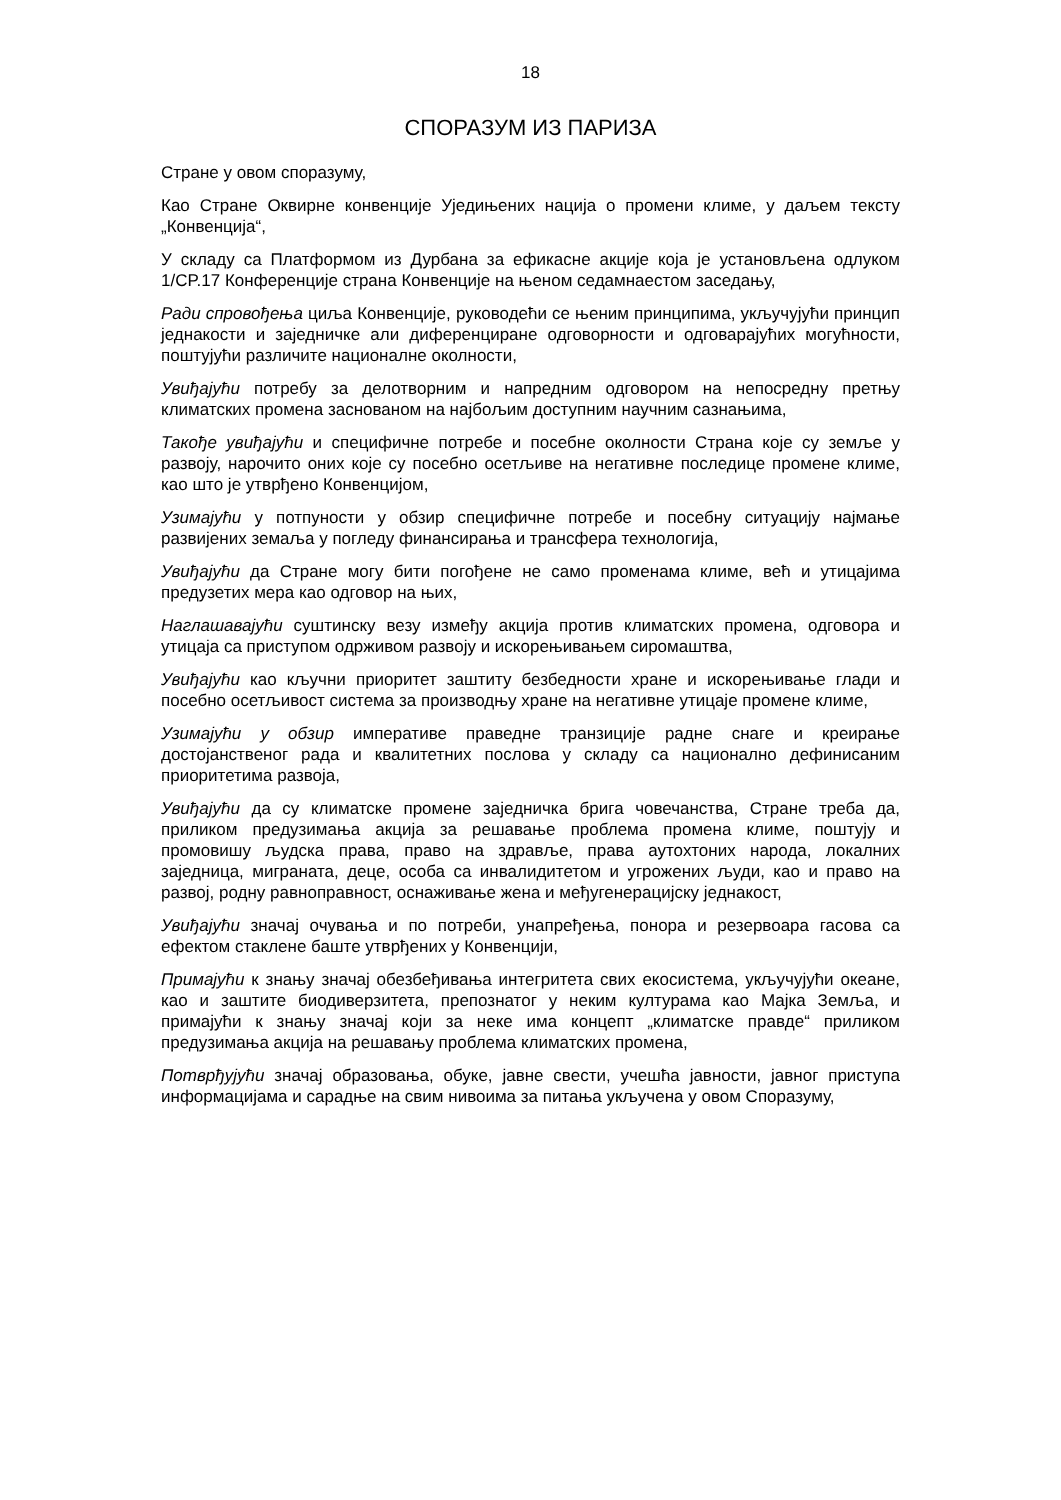18
СПОРАЗУМ ИЗ ПАРИЗА
Стране у овом споразуму,
Као Стране Оквирне конвенције Уједињених нација о промени климе, у даљем тексту „Конвенција“,
У складу са Платформом из Дурбана за ефикасне акције која је установљена одлуком 1/CP.17 Конференције страна Конвенције на њеном седамнаестом заседању,
Ради спровођења циља Конвенције, руководећи се њеним принципима, укључујући принцип једнакости и заједничке али диференциране одговорности и одговарајућих могућности, поштујући различите националне околности,
Увиђајући потребу за делотворним и напредним одговором на непосредну претњу климатских промена заснованом на најбољим доступним научним сазнањима,
Такође увиђајући и специфичне потребе и посебне околности Страна које су земље у развоју, нарочито оних које су посебно осетљиве на негативне последице промене климе, као што је утврђено Конвенцијом,
Узимајући у потпуности у обзир специфичне потребе и посебну ситуацију најмање развијених земаља у погледу финансирања и трансфера технологија,
Увиђајући да Стране могу бити погођене не само променама климе, већ и утицајима предузетих мера као одговор на њих,
Наглашавајући суштинску везу између акција против климатских промена, одговора и утицаја са приступом одрживом развоју и искорењивањем сиромаштва,
Увиђајући као кључни приоритет заштиту безбедности хране и искорењивање глади и посебно осетљивост система за производњу хране на негативне утицаје промене климе,
Узимајући у обзир императиве праведне транзиције радне снаге и креирање достојанственог рада и квалитетних послова у складу са национално дефинисаним приоритетима развоја,
Увиђајући да су климатске промене заједничка брига човечанства, Стране треба да, приликом предузимања акција за решавање проблема промена климе, поштују и промовишу људска права, право на здравље, права аутохтоних народа, локалних заједница, миграната, деце, особа са инвалидитетом и угрожених људи, као и право на развој, родну равноправност, оснаживање жена и међугенерацијску једнакост,
Увиђајући значај очувања и по потреби, унапређења, понора и резервоара гасова са ефектом стаклене баште утврђених у Конвенцији,
Примајући к знању значај обезбеђивања интегритета свих екосистема, укључујући океане, као и заштите биодиверзитета, препознатог у неким културама као Мајка Земља, и примајући к знању значај који за неке има концепт „климатске правде“ приликом предузимања акција на решавању проблема климатских промена,
Потврђујући значај образовања, обуке, јавне свести, учешћа јавности, јавног приступа информацијама и сарадње на свим нивоима за питања укључена у овом Споразуму,